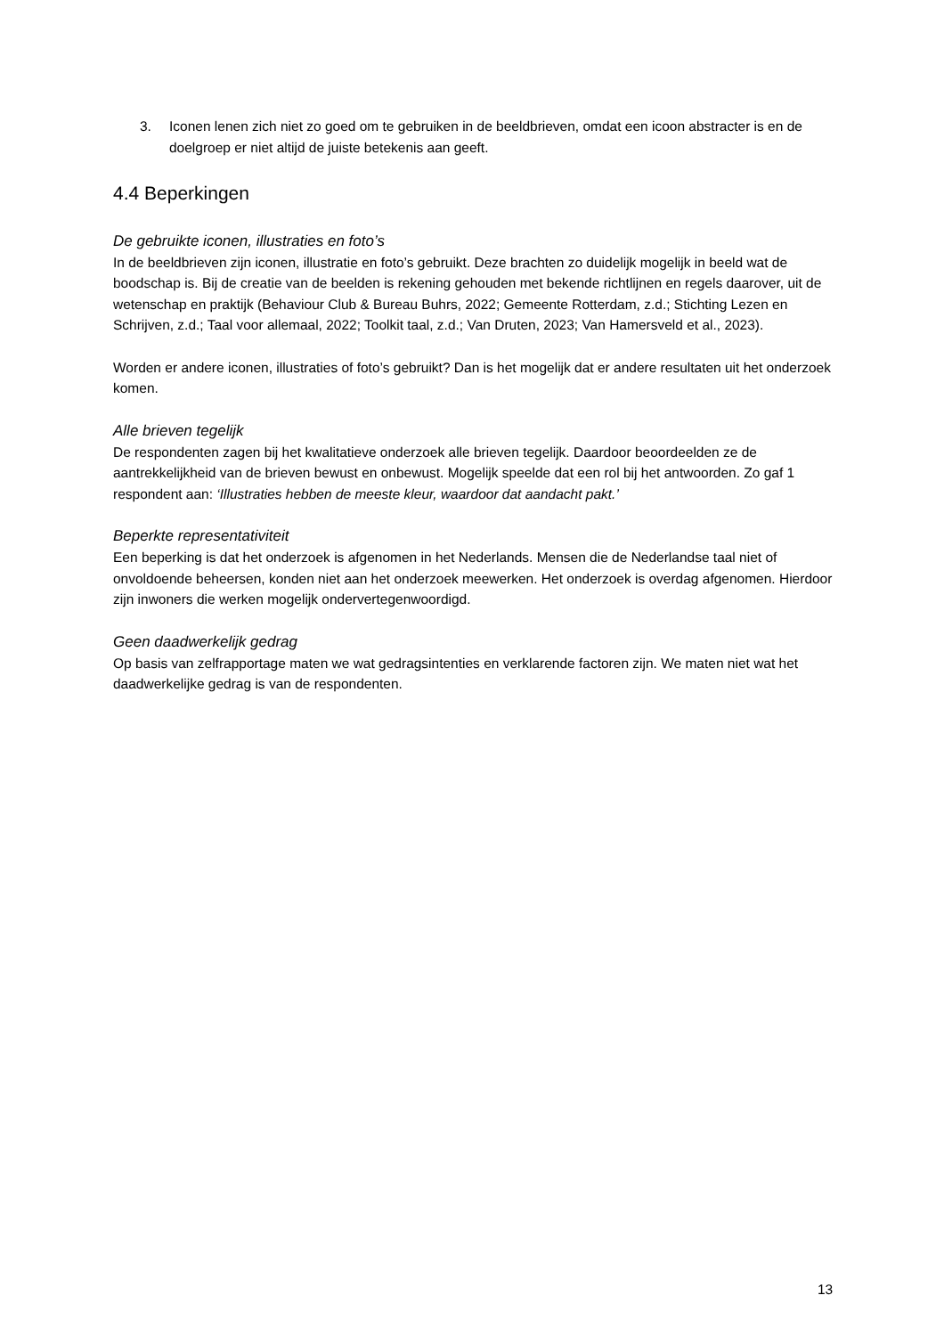3. Iconen lenen zich niet zo goed om te gebruiken in de beeldbrieven, omdat een icoon abstracter is en de doelgroep er niet altijd de juiste betekenis aan geeft.
4.4 Beperkingen
De gebruikte iconen, illustraties en foto’s
In de beeldbrieven zijn iconen, illustratie en foto’s gebruikt. Deze brachten zo duidelijk mogelijk in beeld wat de boodschap is. Bij de creatie van de beelden is rekening gehouden met bekende richtlijnen en regels daarover, uit de wetenschap en praktijk (Behaviour Club & Bureau Buhrs, 2022; Gemeente Rotterdam, z.d.; Stichting Lezen en Schrijven, z.d.; Taal voor allemaal, 2022; Toolkit taal, z.d.; Van Druten, 2023; Van Hamersveld et al., 2023).
Worden er andere iconen, illustraties of foto’s gebruikt? Dan is het mogelijk dat er andere resultaten uit het onderzoek komen.
Alle brieven tegelijk
De respondenten zagen bij het kwalitatieve onderzoek alle brieven tegelijk. Daardoor beoordeelden ze de aantrekkelijkheid van de brieven bewust en onbewust. Mogelijk speelde dat een rol bij het antwoorden. Zo gaf 1 respondent aan: ‘Illustraties hebben de meeste kleur, waardoor dat aandacht pakt.’
Beperkte representativiteit
Een beperking is dat het onderzoek is afgenomen in het Nederlands. Mensen die de Nederlandse taal niet of onvoldoende beheersen, konden niet aan het onderzoek meewerken. Het onderzoek is overdag afgenomen. Hierdoor zijn inwoners die werken mogelijk ondervertegenwoordigd.
Geen daadwerkelijk gedrag
Op basis van zelfrapportage maten we wat gedragsintenties en verklarende factoren zijn. We maten niet wat het daadwerkelijke gedrag is van de respondenten.
13